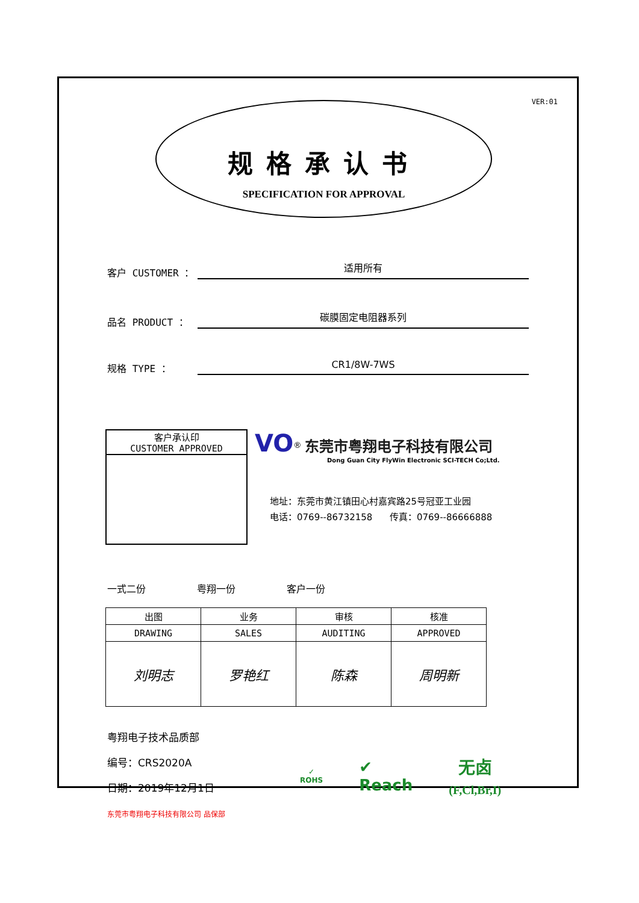VER:01
规格承认书
SPECIFICATION FOR APPROVAL
客户 CUSTOMER ： 适用所有
品名 PRODUCT ： 碳膜固定电阻器系列
规格 TYPE ： CR1/8W-7WS
客户承认印
CUSTOMER APPROVED
VO<sup>®</sup> 东莞市粤翔电子科技有限公司
Dong Guan City FlyWin Electronic SCI-TECH Co;Ltd.
地址：东莞市黄江镇田心村嘉宾路25号冠亚工业园
电话：0769--86732158 传真：0769--86666888
一式二份 粤翔一份 客户一份
| 出图 | 业务 | 审核 | 核准 |
| --- | --- | --- | --- |
| DRAWING | SALES | AUDITING | APPROVED |
| 刘明志 | 罗艳红 | 陈森 | 周明新 |
粤翔电子技术品质部
编号：CRS2020A
日期：2019年12月1日
东莞市粤翔电子科技有限公司 品保部
✓
ROHS
✔
Reach
无卤
(F,Cl,Br,I)